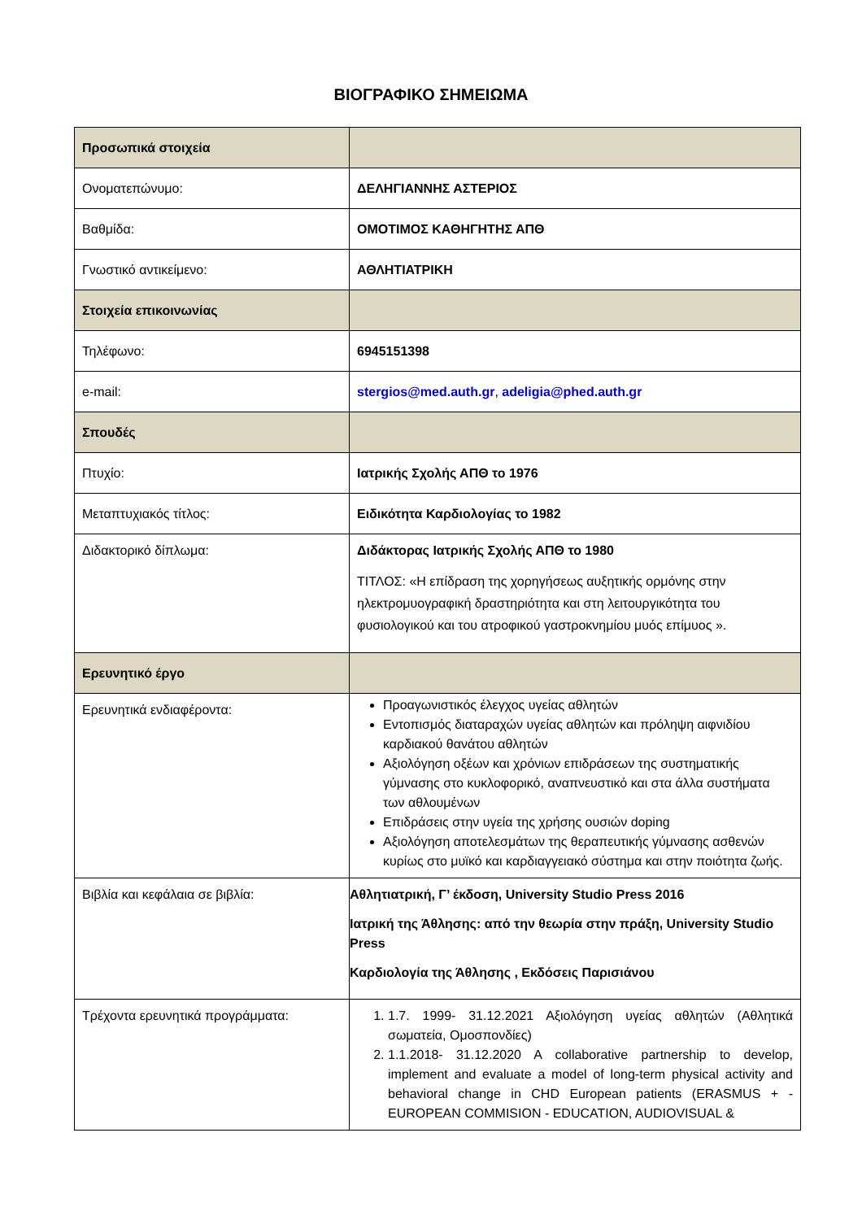ΒΙΟΓΡΑΦΙΚΟ ΣΗΜΕΙΩΜΑ
| Προσωπικά στοιχεία | |
| Ονοματεπώνυμο: | ΔΕΛΗΓΙΑΝΝΗΣ ΑΣΤΕΡΙΟΣ |
| Βαθμίδα: | ΟΜΟΤΙΜΟΣ ΚΑΘΗΓΗΤΗΣ ΑΠΘ |
| Γνωστικό αντικείμενο: | ΑΘΛΗΤΙΑΤΡΙΚΗ |
| Στοιχεία επικοινωνίας | |
| Τηλέφωνο: | 6945151398 |
| e-mail: | stergios@med.auth.gr , adeligia@phed.auth.gr |
| Σπουδές | |
| Πτυχίο: | Ιατρικής Σχολής ΑΠΘ το 1976 |
| Μεταπτυχιακός τίτλος: | Ειδικότητα Καρδιολογίας το 1982 |
| Διδακτορικό δίπλωμα: | Διδάκτορας Ιατρικής Σχολής ΑΠΘ το 1980 ΤΙΤΛΟΣ: «Η επίδραση της χορηγήσεως αυξητικής ορμόνης στην ηλεκτρομυογραφική δραστηριότητα και στη λειτουργικότητα του φυσιολογικού και του ατροφικού γαστροκνημίου μυός επίμυος ». |
| Ερευνητικό έργο | |
| Ερευνητικά ενδιαφέροντα: | Προαγωνιστικός έλεγχος υγείας αθλητών Εντοπισμός διαταραχών υγείας αθλητών και πρόληψη αιφνιδίου καρδιακού θανάτου αθλητών Αξιολόγηση οξέων και χρόνιων επιδράσεων της συστηματικής γύμνασης στο κυκλοφορικό, αναπνευστικό και στα άλλα συστήματα των αθλουμένων Επιδράσεις στην υγεία της χρήσης ουσιών doping Αξιολόγηση αποτελεσμάτων της θεραπευτικής γύμνασης ασθενών κυρίως στο μυϊκό και καρδιαγγειακό σύστημα και στην ποιότητα ζωής. |
| Βιβλία και κεφάλαια σε βιβλία: | Αθλητιατρική, Γ’ έκδοση, University Studio Press 2016 Ιατρική της Άθλησης: από την θεωρία στην πράξη, University Studio Press Καρδιολογία της Άθλησης , Εκδόσεις Παρισιάνου |
| Τρέχοντα ερευνητικά προγράμματα: | 1. 1.7. 1999- 31.12.2021 Αξιολόγηση υγείας αθλητών (Αθλητικά σωματεία, Ομοσπονδίες) 2. 1.1.2018- 31.12.2020 A collaborative partnership to develop, implement and evaluate a model of long-term physical activity and behavioral change in CHD European patients (ERASMUS + - EUROPEAN COMMISION - EDUCATION, AUDIOVISUAL & |